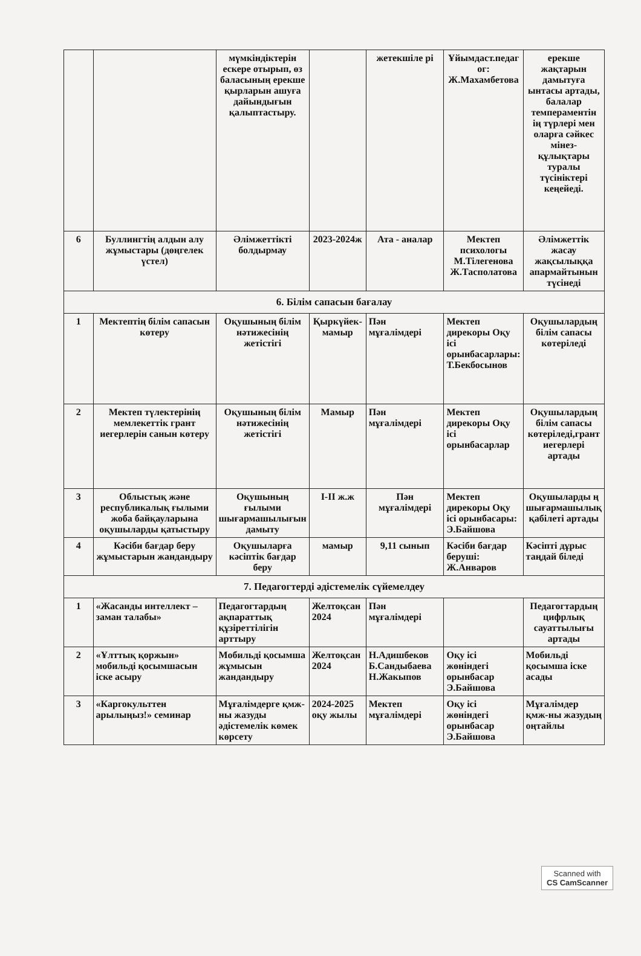| | | мүмкіндіктерін ескере отырып, өз баласының ерекше қырларын ашуға дайындығын қалыптастыру. | | жетекшіле рі | Ұйымдаст.педаг ог: Ж.Махамбетова | ерекше жақтарын дамытуға ынтасы артады, балалар темпераментін ің түрлері мен оларға сәйкес мінез-құлықтары туралы түсініктері кеңейеді. |
| 6 | Буллингтің алдын алу жұмыстары (дөңгелек үстел) | Әлімжеттікті болдырмау | 2023-2024ж | Ата - аналар | Мектеп психологы М.Тілегенова Ж.Тасполатова | Әлімжеттік жасау жақсылыққа апармайтынын түсінеді |
| 6. Білім сапасын бағалау | | | | | | |
| 1 | Мектептің білім сапасын көтеру | Оқушының білім нәтижесінің жетістігі | Қыркүйек-мамыр | Пән мұғалімдері | Мектеп дирекоры Оқу ісі орынбасарлары: Т.Бекбосынов | Оқушылардың білім сапасы көтеріледі |
| 2 | Мектеп түлектерінің мемлекеттік грант иегерлерін санын көтеру | Оқушының білім нәтижесінің жетістігі | Мамыр | Пән мұғалімдері | Мектеп дирекоры Оқу ісі орынбасарлар | Оқушылардың білім сапасы көтеріледі,грант иегерлері артады |
| 3 | Облыстық және республикалық ғылыми жоба байқауларына оқушыларды қатыстыру | Оқушының ғылыми шығармашылығын дамыту | І-ІІ ж.ж | Пән мұғалімдері | Мектеп дирекоры Оқу ісі орынбасары: Э.Байшова | Оқушыларды ң шығармашылық қабілеті артады |
| 4 | Кәсіби бағдар беру жұмыстарын жандандыру | Оқушыларға кәсіптік бағдар беру | мамыр | 9,11 сынып | Кәсіби бағдар беруші: Ж.Анваров | Кәсіпті дұрыс таңдай біледі |
| 7. Педагогтерді әдістемелік сүйемелдеу | | | | | | |
| 1 | «Жасанды интеллект –заман талабы» | Педагогтардың ақпараттық құзіреттілігін арттыру | Желтоқсан 2024 | Пән мұғалімдері | | Педагогтардың цифрлық сауаттылығы артады |
| 2 | «Ұлттық қоржын» мобильді қосымшасын іске асыру | Мобильді қосымша жұмысын жандандыру | Желтоқсан 2024 | Н.Адишбеков Б.Сандыбаева Н.Жакыпов | Оқу ісі жөніндегі орынбасар Э.Байшова | Мобильді қосымша іске асады |
| 3 | «Каргокульттен арылыңыз!» семинар | Мұғалімдерге қмж-ны жазуды әдістемелік көмек көрсету | 2024-2025 оқу жылы | Мектеп мұғалімдері | Оқу ісі жөніндегі орынбасар Э.Байшова | Мұғалімдер қмж-ны жазудың оңтайлы |
Scanned with
CS CamScanner